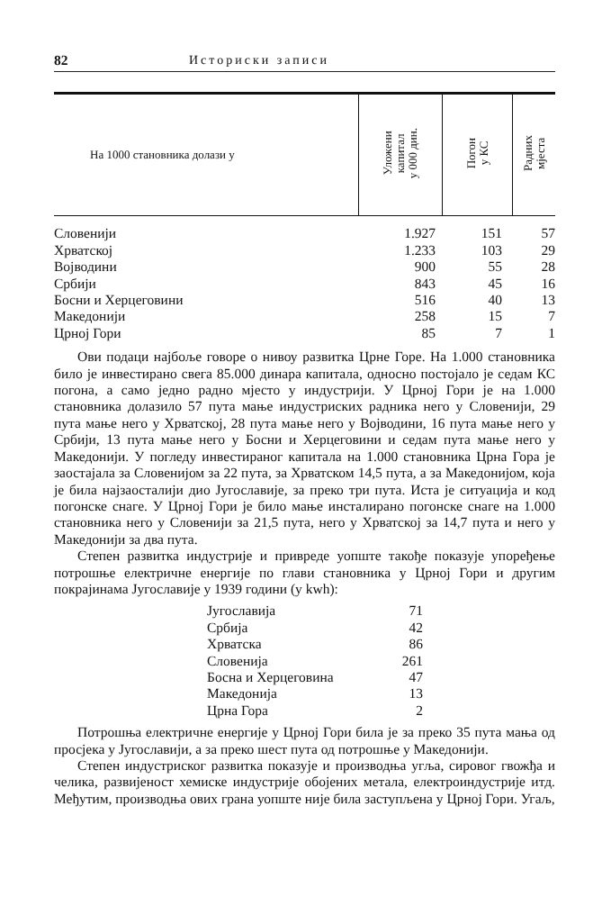82 Историски записи
| На 1000 становника долази у | Уложени капитал у 000 дин. | Погон у КС | Радних мјеста |
| --- | --- | --- | --- |
| Словенији | 1.927 | 151 | 57 |
| Хрватској | 1.233 | 103 | 29 |
| Војводини | 900 | 55 | 28 |
| Србији | 843 | 45 | 16 |
| Босни и Херцеговини | 516 | 40 | 13 |
| Македонији | 258 | 15 | 7 |
| Црној Гори | 85 | 7 | 1 |
Ови подаци најбоље говоре о нивоу развитка Црне Горе. На 1.000 становника било је инвестирано свега 85.000 динара капитала, односно постојало је седам КС погона, а само једно радно мјесто у индустрији. У Црној Гори је на 1.000 становника долазило 57 пута мање индустриских радника него у Словенији, 29 пута мање него у Хрватској, 28 пута мање него у Војводини, 16 пута мање него у Србији, 13 пута мање него у Босни и Херцеговини и седам пута мање него у Македонији. У погледу инвестираног капитала на 1.000 становника Црна Гора је заостајала за Словенијом за 22 пута, за Хрватском 14,5 пута, а за Македонијом, која је била најзаосталији дио Југославије, за преко три пута. Иста је ситуација и код погонске снаге. У Црној Гори је било мање инсталирано погонске снаге на 1.000 становника него у Словенији за 21,5 пута, него у Хрватској за 14,7 пута и него у Македонији за два пута.
Степен развитка индустрије и привреде уопште такође показује упоређење потрошње електричне енергије по глави становника у Црној Гори и другим покрајинама Југославије у 1939 години (у kwh):
| Југославија | 71 |
| Србија | 42 |
| Хрватска | 86 |
| Словенија | 261 |
| Босна и Херцеговина | 47 |
| Македонија | 13 |
| Црна Гора | 2 |
Потрошња електричне енергије у Црној Гори била је за преко 35 пута мања од просјека у Југославији, а за преко шест пута од потрошње у Македонији.
Степен индустриског развитка показује и производња угља, сировог гвожђа и челика, развијеност хемиске индустрије обојених метала, електроиндустрије итд. Међутим, производња ових грана уопште није била заступљена у Црној Гори. Угаљ,